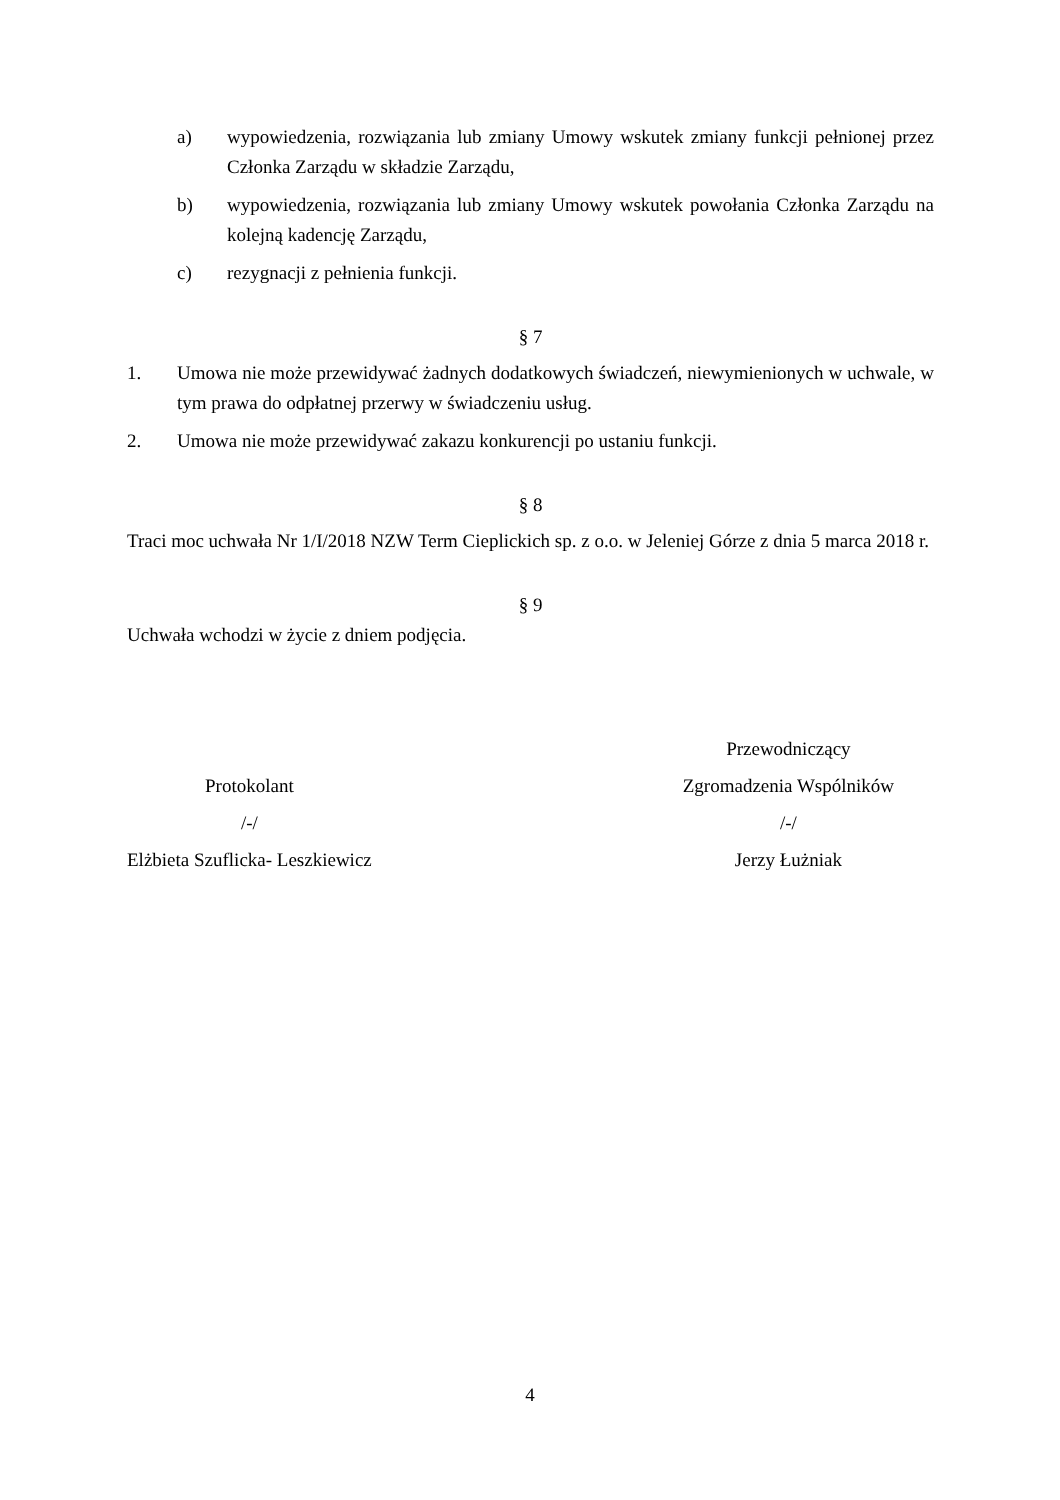a) wypowiedzenia, rozwiązania lub zmiany Umowy wskutek zmiany funkcji pełnionej przez Członka Zarządu w składzie Zarządu,
b) wypowiedzenia, rozwiązania lub zmiany Umowy wskutek powołania Członka Zarządu na kolejną kadencję Zarządu,
c) rezygnacji z pełnienia funkcji.
§ 7
1. Umowa nie może przewidywać żadnych dodatkowych świadczeń, niewymienionych w uchwale, w tym prawa do odpłatnej przerwy w świadczeniu usług.
2. Umowa nie może przewidywać zakazu konkurencji po ustaniu funkcji.
§ 8
Traci moc uchwała Nr 1/I/2018 NZW Term Cieplickich sp. z o.o. w Jeleniej Górze z dnia 5 marca 2018 r.
§ 9
Uchwała wchodzi w życie z dniem podjęcia.
Protokolant
/-/
Elżbieta Szuflicka- Leszkiewicz
Przewodniczący
Zgromadzenia Wspólników
/-/
Jerzy Łużniak
4